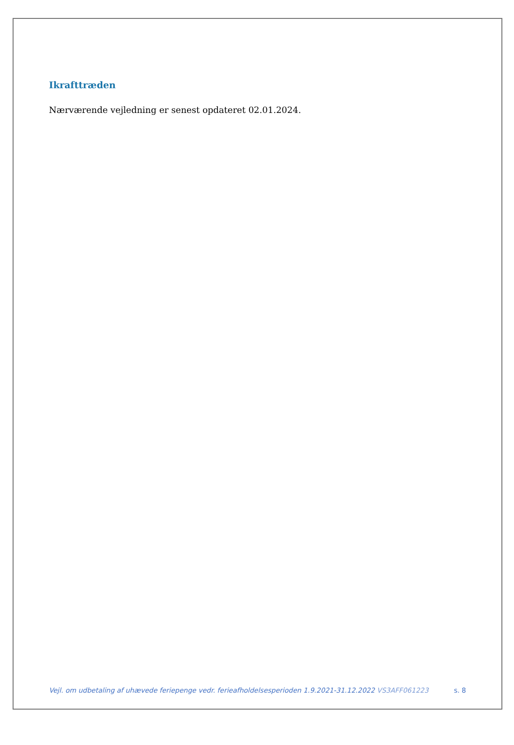Ikrafttræden
Nærværende vejledning er senest opdateret 02.01.2024.
Vejl. om udbetaling af uhævede feriepenge vedr. ferieafholdelsesperioden 1.9.2021-31.12.2022 VS3AFF061223 s. 8